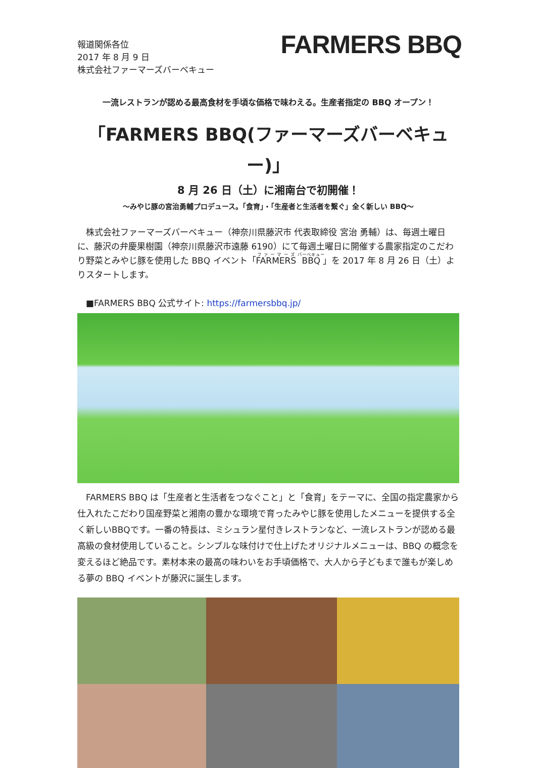報道関係各位
2017 年 8 月 9 日
株式会社ファーマーズバーベキュー
FARMERS BBQ
一流レストランが認める最高食材を手頃な価格で味わえる。生産者指定の BBQ オープン！
「FARMERS BBQ(ファーマーズバーベキュー)」
8 月 26 日（土）に湘南台で初開催！
～みやじ豚の宮治勇輔プロデュース。「食育」・「生産者と生活者を繋ぐ」全く新しい BBQ～
　株式会社ファーマーズバーベキュー（神奈川県藤沢市 代表取締役 宮治 勇輔）は、毎週土曜日に、藤沢の弁慶果樹園（神奈川県藤沢市遠藤 6190）にて毎週土曜日に開催する農家指定のこだわり野菜とみやじ豚を使用した BBQ イベント「FARMERS BBQ」を 2017 年 8 月 26 日（土）よりスタートします。
　■FARMERS BBQ 公式サイト: https://farmersbbq.jp/
　FARMERS BBQ は「生産者と生活者をつなぐこと」と「食育」をテーマに、全国の指定農家から仕入れたこだわり国産野菜と湘南の豊かな環境で育ったみやじ豚を使用したメニューを提供する全く新しいBBQです。一番の特長は、ミシュラン星付きレストランなど、一流レストランが認める最高級の食材使用していること。シンプルな味付けで仕上げたオリジナルメニューは、BBQ の概念を変えるほど絶品です。素材本来の最高の味わいをお手頃価格で、大人から子どもまで誰もが楽しめる夢の BBQ イベントが藤沢に誕生します。